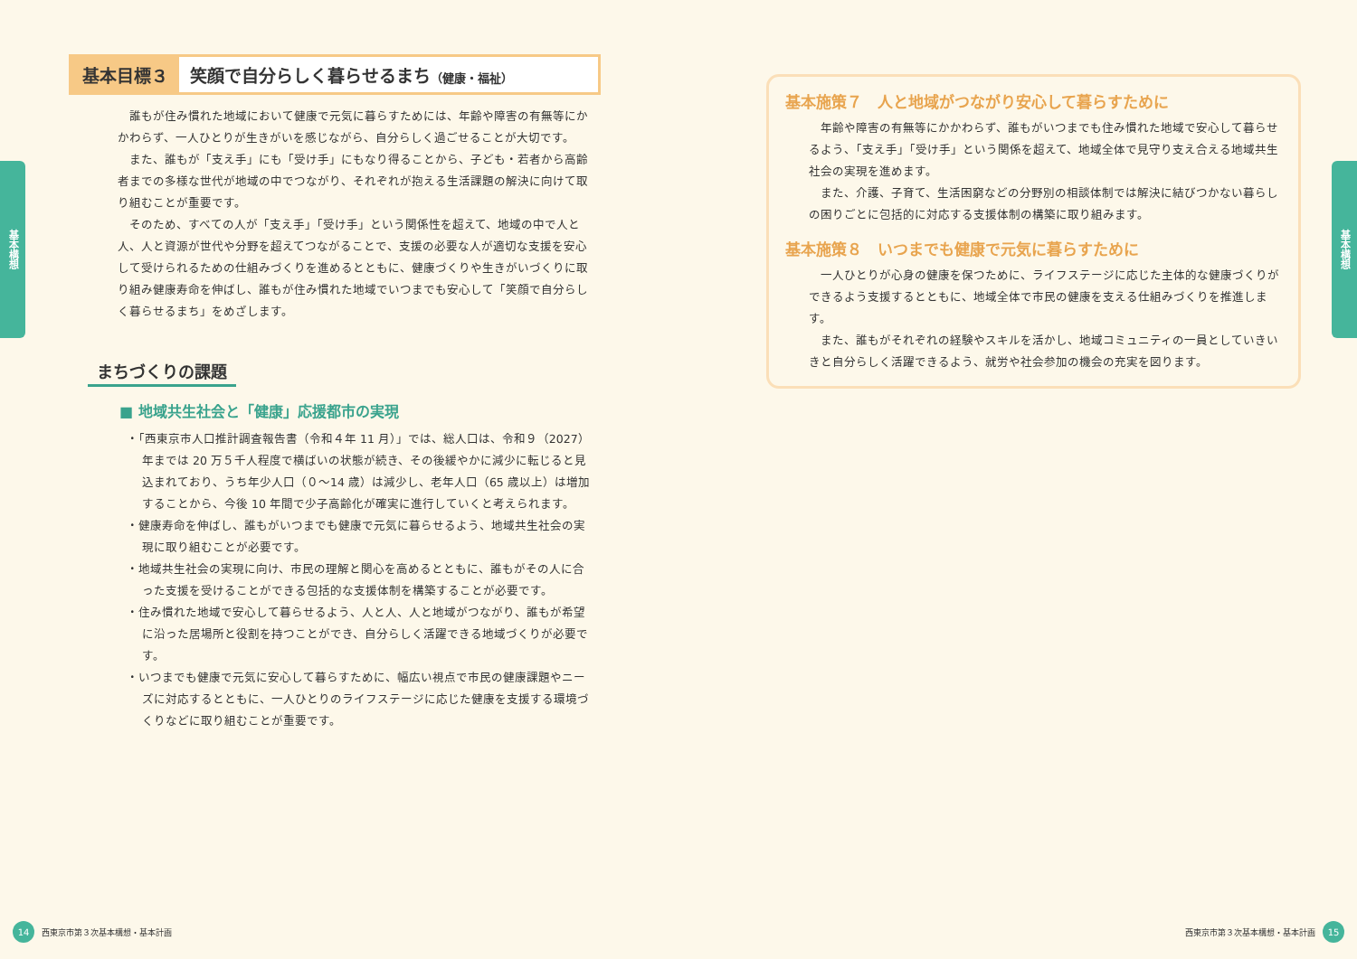基本構想
基本目標３ 笑顔で自分らしく暮らせるまち（健康・福祉）
誰もが住み慣れた地域において健康で元気に暮らすためには、年齢や障害の有無等にかかわらず、一人ひとりが生きがいを感じながら、自分らしく過ごせることが大切です。
また、誰もが「支え手」にも「受け手」にもなり得ることから、子ども・若者から高齢者までの多様な世代が地域の中でつながり、それぞれが抱える生活課題の解決に向けて取り組むことが重要です。
そのため、すべての人が「支え手」「受け手」という関係性を超えて、地域の中で人と人、人と資源が世代や分野を超えてつながることで、支援の必要な人が適切な支援を安心して受けられるための仕組みづくりを進めるとともに、健康づくりや生きがいづくりに取り組み健康寿命を伸ばし、誰もが住み慣れた地域でいつまでも安心して「笑顔で自分らしく暮らせるまち」をめざします。
まちづくりの課題
■ 地域共生社会と「健康」応援都市の実現
・「西東京市人口推計調査報告書（令和４年 11 月）」では、総人口は、令和９（2027）年までは 20 万５千人程度で横ばいの状態が続き、その後緩やかに減少に転じると見込まれており、うち年少人口（０～14 歳）は減少し、老年人口（65 歳以上）は増加することから、今後 10 年間で少子高齢化が確実に進行していくと考えられます。
・健康寿命を伸ばし、誰もがいつまでも健康で元気に暮らせるよう、地域共生社会の実現に取り組むことが必要です。
・地域共生社会の実現に向け、市民の理解と関心を高めるとともに、誰もがその人に合った支援を受けることができる包括的な支援体制を構築することが必要です。
・住み慣れた地域で安心して暮らせるよう、人と人、人と地域がつながり、誰もが希望に沿った居場所と役割を持つことができ、自分らしく活躍できる地域づくりが必要です。
・いつまでも健康で元気に安心して暮らすために、幅広い視点で市民の健康課題やニーズに対応するとともに、一人ひとりのライフステージに応じた健康を支援する環境づくりなどに取り組むことが重要です。
14 西東京市第３次基本構想・基本計画
基本構想
基本施策７　人と地域がつながり安心して暮らすために
年齢や障害の有無等にかかわらず、誰もがいつまでも住み慣れた地域で安心して暮らせるよう、「支え手」「受け手」という関係を超えて、地域全体で見守り支え合える地域共生社会の実現を進めます。
また、介護、子育て、生活困窮などの分野別の相談体制では解決に結びつかない暮らしの困りごとに包括的に対応する支援体制の構築に取り組みます。
基本施策８　いつまでも健康で元気に暮らすために
一人ひとりが心身の健康を保つために、ライフステージに応じた主体的な健康づくりができるよう支援するとともに、地域全体で市民の健康を支える仕組みづくりを推進します。
また、誰もがそれぞれの経験やスキルを活かし、地域コミュニティの一員としていきいきと自分らしく活躍できるよう、就労や社会参加の機会の充実を図ります。
西東京市第３次基本構想・基本計画 15